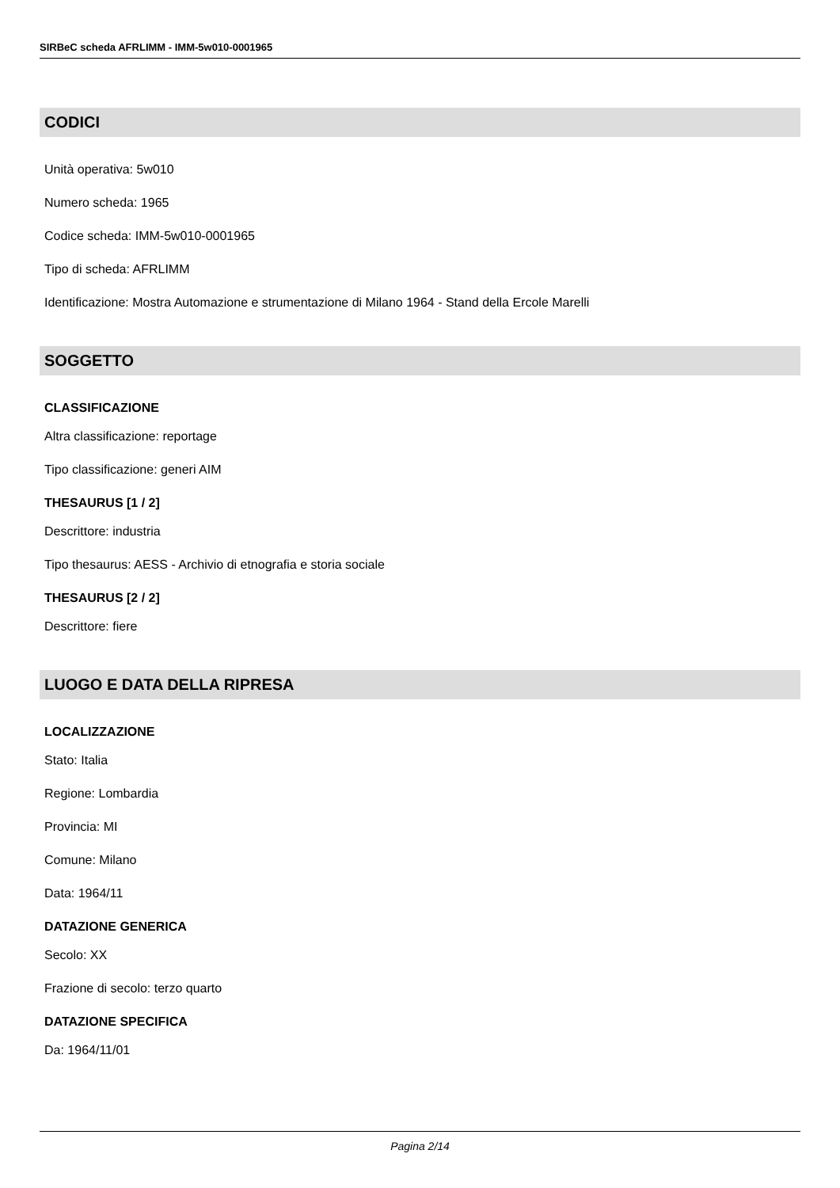SIRBeC scheda AFRLIMM - IMM-5w010-0001965
CODICI
Unità operativa: 5w010
Numero scheda: 1965
Codice scheda: IMM-5w010-0001965
Tipo di scheda: AFRLIMM
Identificazione: Mostra Automazione e strumentazione di Milano 1964 - Stand della Ercole Marelli
SOGGETTO
CLASSIFICAZIONE
Altra classificazione: reportage
Tipo classificazione: generi AIM
THESAURUS [1 / 2]
Descrittore: industria
Tipo thesaurus: AESS - Archivio di etnografia e storia sociale
THESAURUS [2 / 2]
Descrittore: fiere
LUOGO E DATA DELLA RIPRESA
LOCALIZZAZIONE
Stato: Italia
Regione: Lombardia
Provincia: MI
Comune: Milano
Data: 1964/11
DATAZIONE GENERICA
Secolo: XX
Frazione di secolo: terzo quarto
DATAZIONE SPECIFICA
Da: 1964/11/01
Pagina 2/14